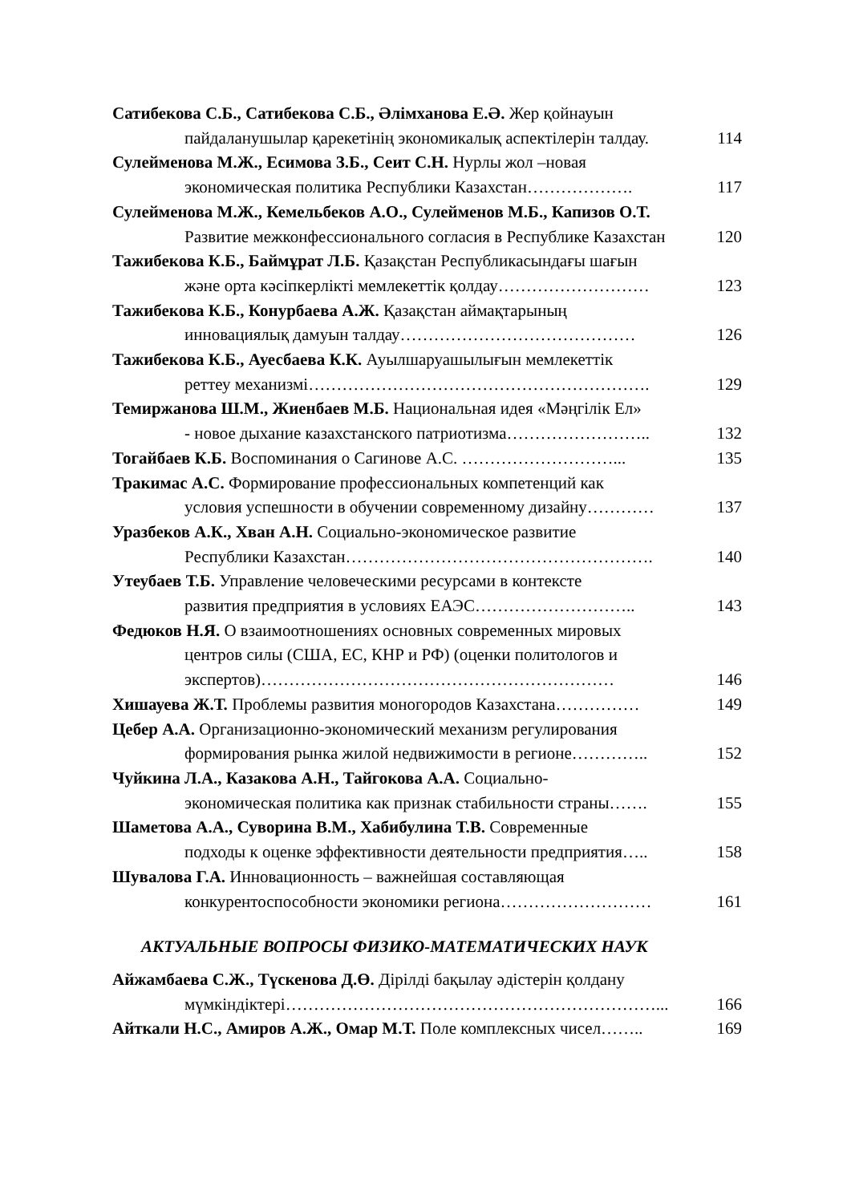Сатибекова С.Б., Сатибекова С.Б., Әлімханова Е.Ә. Жер қойнауын
пайдаланушылар қарекетінің экономикалық аспектілерін талдау.
114
Сулейменова М.Ж., Есимова З.Б., Сеит С.Н. Нурлы жол –новая
экономическая политика Республики Казахстан……………….
117
Сулейменова М.Ж., Кемельбеков А.О., Сулейменов М.Б., Капизов О.Т.
Развитие межконфессионального согласия в Республике Казахстан
120
Тажибекова К.Б., Баймұрат Л.Б. Қазақстан Республикасындағы шағын
және орта кәсіпкерлікті мемлекеттік қолдау………………………
123
Тажибекова К.Б., Конурбаева А.Ж. Қазақстан аймақтарының
инновациялық дамуын талдау……………………………………
126
Тажибекова К.Б., Ауесбаева К.К. Ауылшаруашылығын мемлекеттік
реттеу механизмі…………………………………………………….
129
Темиржанова Ш.М., Жиенбаев М.Б. Национальная идея «Мәңгілік Ел»
- новое дыхание казахстанского патриотизма……………………..
132
Тогайбаев К.Б. Воспоминания о Сагинове А.С. ………………………...
135
Тракимас А.С. Формирование профессиональных компетенций как
условия успешности в обучении современному дизайну…………
137
Уразбеков А.К., Хван А.Н. Социально-экономическое развитие
Республики Казахстан……………………………………………….
140
Утеубаев Т.Б. Управление человеческими ресурсами в контексте
развития предприятия в условиях ЕАЭС………………………..
143
Федюков Н.Я. О взаимоотношениях основных современных мировых
центров силы (США, ЕС, КНР и РФ) (оценки политологов и экспертов)………………………………………………………
146
Хишауева Ж.Т. Проблемы развития моногородов Казахстана……………
149
Цебер А.А. Организационно-экономический механизм регулирования
формирования рынка жилой недвижимости в регионе…………..
152
Чуйкина Л.А., Казакова А.Н., Тайгокова А.А. Социально-
экономическая политика как признак стабильности страны…….
155
Шаметова А.А., Суворина В.М., Хабибулина Т.В. Современные
подходы к оценке эффективности деятельности предприятия…..
158
Шувалова Г.А. Инновационность – важнейшая составляющая
конкурентоспособности экономики региона………………………
161
АКТУАЛЬНЫЕ ВОПРОСЫ ФИЗИКО-МАТЕМАТИЧЕСКИХ НАУК
Айжамбаева С.Ж., Түскенова Д.Ө. Дірілді бақылау әдістерін қолдану
мүмкіндіктері…………………………………………………………...
166
Айткали Н.С., Амиров А.Ж., Омар М.Т. Поле комплексных чисел……..
169